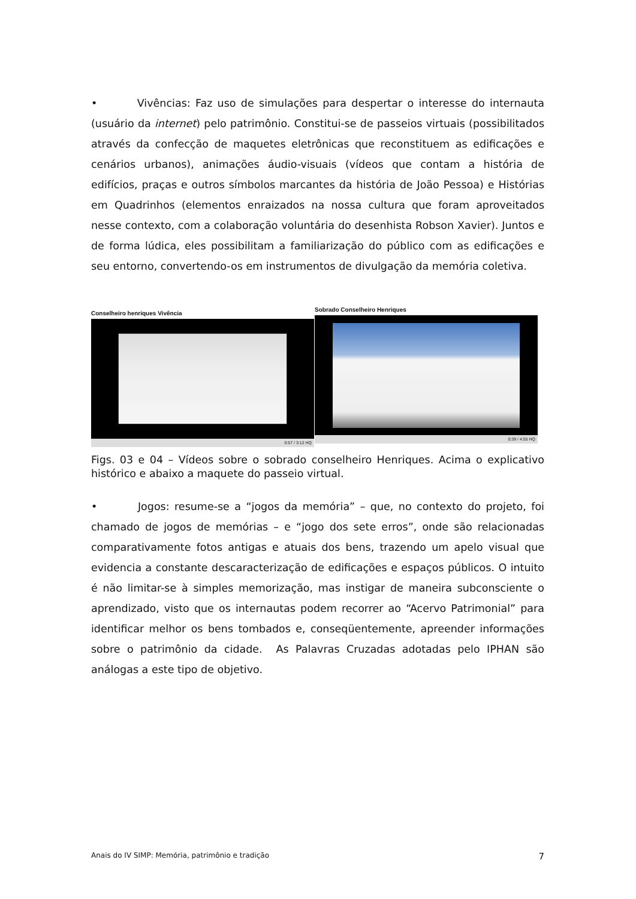• Vivências: Faz uso de simulações para despertar o interesse do internauta (usuário da internet) pelo patrimônio. Constitui-se de passeios virtuais (possibilitados através da confecção de maquetes eletrônicas que reconstituem as edificações e cenários urbanos), animações áudio-visuais (vídeos que contam a história de edifícios, praças e outros símbolos marcantes da história de João Pessoa) e Histórias em Quadrinhos (elementos enraizados na nossa cultura que foram aproveitados nesse contexto, com a colaboração voluntária do desenhista Robson Xavier). Juntos e de forma lúdica, eles possibilitam a familiarização do público com as edificações e seu entorno, convertendo-os em instrumentos de divulgação da memória coletiva.
Conselheiro henriques Vivência
0:57 / 3:12 HQ
Sobrado Conselheiro Henriques
0:39 / 4:55 HQ
Figs. 03 e 04 – Vídeos sobre o sobrado conselheiro Henriques. Acima o explicativo histórico e abaixo a maquete do passeio virtual.
• Jogos: resume-se a “jogos da memória” – que, no contexto do projeto, foi chamado de jogos de memórias – e “jogo dos sete erros”, onde são relacionadas comparativamente fotos antigas e atuais dos bens, trazendo um apelo visual que evidencia a constante descaracterização de edificações e espaços públicos. O intuito é não limitar-se à simples memorização, mas instigar de maneira subconsciente o aprendizado, visto que os internautas podem recorrer ao “Acervo Patrimonial” para identificar melhor os bens tombados e, conseqüentemente, apreender informações sobre o patrimônio da cidade. As Palavras Cruzadas adotadas pelo IPHAN são análogas a este tipo de objetivo.
Anais do IV SIMP: Memória, patrimônio e tradição 7